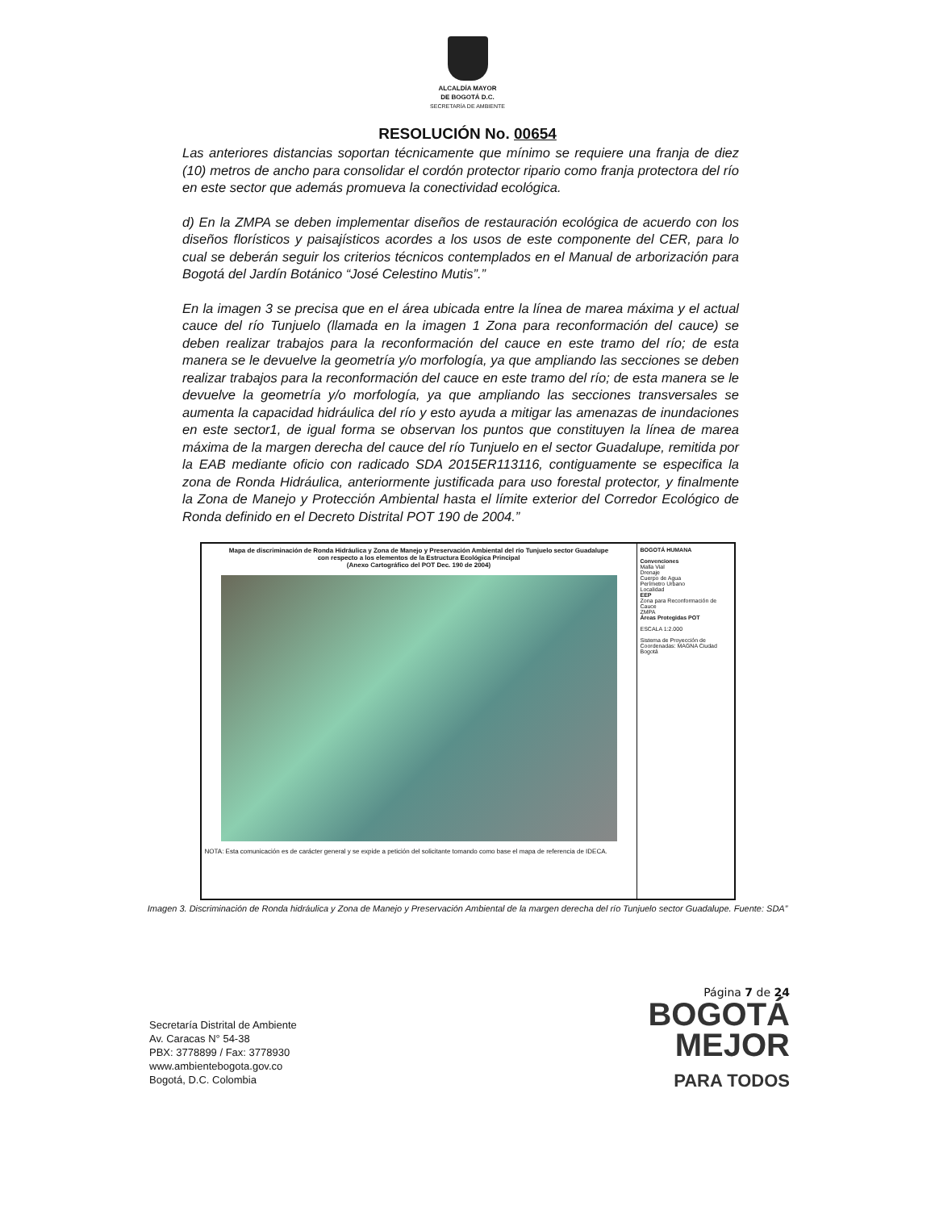ALCALDÍA MAYOR
DE BOGOTÁ D.C.
SECRETARÍA DE AMBIENTE
RESOLUCIÓN No. 00654
Las anteriores distancias soportan técnicamente que mínimo se requiere una franja de diez (10) metros de ancho para consolidar el cordón protector ripario como franja protectora del río en este sector que además promueva la conectividad ecológica.
d) En la ZMPA se deben implementar diseños de restauración ecológica de acuerdo con los diseños florísticos y paisajísticos acordes a los usos de este componente del CER, para lo cual se deberán seguir los criterios técnicos contemplados en el Manual de arborización para Bogotá del Jardín Botánico “José Celestino Mutis”.”
En la imagen 3 se precisa que en el área ubicada entre la línea de marea máxima y el actual cauce del río Tunjuelo (llamada en la imagen 1 Zona para reconformación del cauce) se deben realizar trabajos para la reconformación del cauce en este tramo del río; de esta manera se le devuelve la geometría y/o morfología, ya que ampliando las secciones se deben realizar trabajos para la reconformación del cauce en este tramo del río; de esta manera se le devuelve la geometría y/o morfología, ya que ampliando las secciones transversales se aumenta la capacidad hidráulica del río y esto ayuda a mitigar las amenazas de inundaciones en este sector1, de igual forma se observan los puntos que constituyen la línea de marea máxima de la margen derecha del cauce del río Tunjuelo en el sector Guadalupe, remitida por la EAB mediante oficio con radicado SDA 2015ER113116, contiguamente se especifica la zona de Ronda Hidráulica, anteriormente justificada para uso forestal protector, y finalmente la Zona de Manejo y Protección Ambiental hasta el límite exterior del Corredor Ecológico de Ronda definido en el Decreto Distrital POT 190 de 2004.”
Mapa de discriminación de Ronda Hidráulica y Zona de Manejo y Preservación Ambiental del río Tunjuelo sector Guadalupe
con respecto a los elementos de la Estructura Ecológica Principal
(Anexo Cartográfico del POT Dec. 190 de 2004)
NOTA: Esta comunicación es de carácter general y se expide a petición del solicitante tomando como base el mapa de referencia de IDECA.
BOGOTÁ HUMANA
Convenciones
Malla Vial
Drenaje
Cuerpo de Agua
Perímetro Urbano
Localidad
EEP
Zona para Reconformación de Cauce
ZMPA
Áreas Protegidas POT
ESCALA 1:2.000
Sistema de Proyección de Coordenadas: MAGNA Ciudad Bogotá
Imagen 3. Discriminación de Ronda hidráulica y Zona de Manejo y Preservación Ambiental de la margen derecha del río Tunjuelo sector Guadalupe. Fuente: SDA”
Secretaría Distrital de Ambiente
Av. Caracas N° 54-38
PBX: 3778899 / Fax: 3778930
www.ambientebogota.gov.co
Bogotá, D.C. Colombia
Página 7 de 24
BOGOTÁ
MEJOR
PARA TODOS